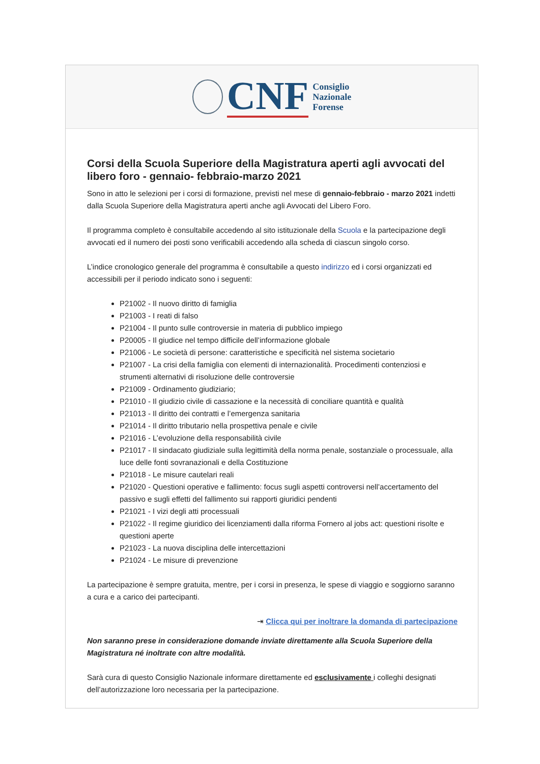CNF
Consiglio
Nazionale
Forense
Corsi della Scuola Superiore della Magistratura aperti agli avvocati del libero foro - gennaio- febbraio-marzo 2021
Sono in atto le selezioni per i corsi di formazione, previsti nel mese di gennaio-febbraio - marzo 2021 indetti dalla Scuola Superiore della Magistratura aperti anche agli Avvocati del Libero Foro.
Il programma completo è consultabile accedendo al sito istituzionale della Scuola e la partecipazione degli avvocati ed il numero dei posti sono verificabili accedendo alla scheda di ciascun singolo corso.
L’indice cronologico generale del programma è consultabile a questo indirizzo ed i corsi organizzati ed accessibili per il periodo indicato sono i seguenti:
P21002 - Il nuovo diritto di famiglia
P21003 - I reati di falso
P21004 - Il punto sulle controversie in materia di pubblico impiego
P20005 - Il giudice nel tempo difficile dell’informazione globale
P21006 - Le società di persone: caratteristiche e specificità nel sistema societario
P21007 - La crisi della famiglia con elementi di internazionalità. Procedimenti contenziosi e strumenti alternativi di risoluzione delle controversie
P21009 - Ordinamento giudiziario;
P21010 - Il giudizio civile di cassazione e la necessità di conciliare quantità e qualità
P21013 - Il diritto dei contratti e l’emergenza sanitaria
P21014 - Il diritto tributario nella prospettiva penale e civile
P21016 - L’evoluzione della responsabilità civile
P21017 - Il sindacato giudiziale sulla legittimità della norma penale, sostanziale o processuale, alla luce delle fonti sovranazionali e della Costituzione
P21018 - Le misure cautelari reali
P21020 - Questioni operative e fallimento: focus sugli aspetti controversi nell’accertamento del passivo e sugli effetti del fallimento sui rapporti giuridici pendenti
P21021 - I vizi degli atti processuali
P21022 - Il regime giuridico dei licenziamenti dalla riforma Fornero al jobs act: questioni risolte e questioni aperte
P21023 - La nuova disciplina delle intercettazioni
P21024 - Le misure di prevenzione
La partecipazione è sempre gratuita, mentre, per i corsi in presenza, le spese di viaggio e soggiorno saranno a cura e a carico dei partecipanti.
⇥ Clicca qui per inoltrare la domanda di partecipazione
Non saranno prese in considerazione domande inviate direttamente alla Scuola Superiore della Magistratura né inoltrate con altre modalità.
Sarà cura di questo Consiglio Nazionale informare direttamente ed esclusivamente i colleghi designati dell’autorizzazione loro necessaria per la partecipazione.